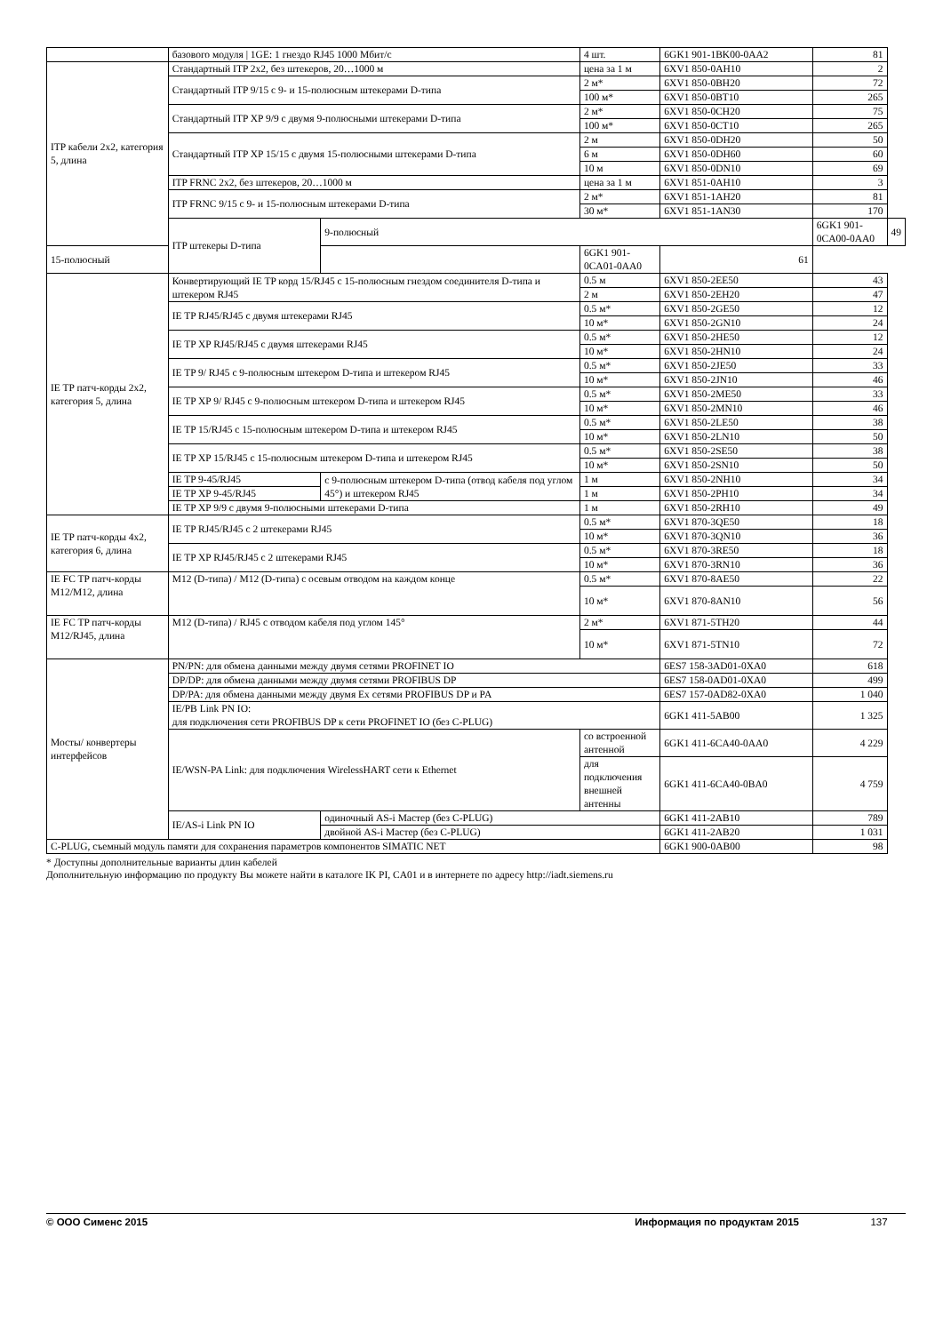| | базового модуля / 1GE: 1 гнездо RJ45 1000 Мбит/с | | 4 шт. | 6GK1 901-1BK00-0AA2 | 81 | |
| ITP кабели 2x2, категория 5, длина | Стандартный ITP 2x2, без штекеров, 20…1000 м | | цена за 1 м | 6XV1 850-0AH10 | 2 | |
| | Стандартный ITP 9/15 с 9- и 15-полюсным штекерами D-типа | | 2 м* | 6XV1 850-0BH20 | 72 | |
| | | | 100 м* | 6XV1 850-0BT10 | 265 | |
| | Стандартный ITP XP 9/9 с двумя 9-полюсными штекерами D-типа | | 2 м* | 6XV1 850-0CH20 | 75 | |
| | | | 100 м* | 6XV1 850-0CT10 | 265 | |
| | Стандартный ITP XP 15/15 с двумя 15-полюсными штекерами D-типа | | 2 м | 6XV1 850-0DH20 | 50 | |
| | | | 6 м | 6XV1 850-0DH60 | 60 | |
| | | | 10 м | 6XV1 850-0DN10 | 69 | |
| | ITP FRNC 2x2, без штекеров, 20…1000 м | | цена за 1 м | 6XV1 851-0AH10 | 3 | |
| | ITP FRNC 9/15 с 9- и 15-полюсным штекерами D-типа | | 2 м* | 6XV1 851-1AH20 | 81 | |
| | | | 30 м* | 6XV1 851-1AN30 | 170 | |
| | ITP штекеры D-типа | 9-полюсный | | | 6GK1 901-0CA00-0AA0 | 49 |
| 15-полюсный | | | 6GK1 901-0CA01-0AA0 | 61 | | |
| IE TP патч-корды 2x2, категория 5, длина | Конвертирующий IE TP корд 15/RJ45 с 15-полюсным гнездом соединителя D-типа и штекером RJ45 | | 0.5 м | 6XV1 850-2EE50 | 43 | |
| | | | 2 м | 6XV1 850-2EH20 | 47 | |
| | IE TP RJ45/RJ45 с двумя штекерами RJ45 | | 0.5 м* | 6XV1 850-2GE50 | 12 | |
| | | | 10 м* | 6XV1 850-2GN10 | 24 | |
| | IE TP XP RJ45/RJ45 с двумя штекерами RJ45 | | 0.5 м* | 6XV1 850-2HE50 | 12 | |
| | | | 10 м* | 6XV1 850-2HN10 | 24 | |
| | IE TP 9/ RJ45 с 9-полюсным штекером D-типа и штекером RJ45 | | 0.5 м* | 6XV1 850-2JE50 | 33 | |
| | | | 10 м* | 6XV1 850-2JN10 | 46 | |
| | IE TP XP 9/ RJ45 с 9-полюсным штекером D-типа и штекером RJ45 | | 0.5 м* | 6XV1 850-2ME50 | 33 | |
| | | | 10 м* | 6XV1 850-2MN10 | 46 | |
| | IE TP 15/RJ45 с 15-полюсным штекером D-типа и штекером RJ45 | | 0.5 м* | 6XV1 850-2LE50 | 38 | |
| | | | 10 м* | 6XV1 850-2LN10 | 50 | |
| | IE TP XP 15/RJ45 с 15-полюсным штекером D-типа и штекером RJ45 | | 0.5 м* | 6XV1 850-2SE50 | 38 | |
| | | | 10 м* | 6XV1 850-2SN10 | 50 | |
| | IE TP 9-45/RJ45 | с 9-полюсным штекером D-типа (отвод кабеля под углом 45°) и штекером RJ45 | 1 м | 6XV1 850-2NH10 | 34 | |
| | IE TP XP 9-45/RJ45 | | 1 м | 6XV1 850-2PH10 | 34 | |
| | IE TP XP 9/9 с двумя 9-полюсными штекерами D-типа | | 1 м | 6XV1 850-2RH10 | 49 | |
| IE TP патч-корды 4x2, категория 6, длина | IE TP RJ45/RJ45 с 2 штекерами RJ45 | | 0.5 м* | 6XV1 870-3QE50 | 18 | |
| | | | 10 м* | 6XV1 870-3QN10 | 36 | |
| | IE TP XP RJ45/RJ45 с 2 штекерами RJ45 | | 0.5 м* | 6XV1 870-3RE50 | 18 | |
| | | | 10 м* | 6XV1 870-3RN10 | 36 | |
| IE FC TP патч-корды M12/M12, длина | M12 (D-типа) / M12 (D-типа) с осевым отводом на каждом конце | | 0.5 м* | 6XV1 870-8AE50 | 22 | |
| | | | 10 м* | 6XV1 870-8AN10 | 56 | |
| IE FC TP патч-корды M12/RJ45, длина | M12 (D-типа) / RJ45 с отводом кабеля под углом 145° | | 2 м* | 6XV1 871-5TH20 | 44 | |
| | | | 10 м* | 6XV1 871-5TN10 | 72 | |
| Мосты/ конвертеры интерфейсов | PN/PN: для обмена данными между двумя сетями PROFINET IO | | | 6ES7 158-3AD01-0XA0 | 618 | |
| | DP/DP: для обмена данными между двумя сетями PROFIBUS DP | | | 6ES7 158-0AD01-0XA0 | 499 | |
| | DP/PA: для обмена данными между двумя Ex сетями PROFIBUS DP и PA | | | 6ES7 157-0AD82-0XA0 | 1 040 | |
| | IE/PB Link PN IO: для подключения сети PROFIBUS DP к сети PROFINET IO (без C-PLUG) | | | 6GK1 411-5AB00 | 1 325 | |
| | IE/WSN-PA Link: для подключения WirelessHART сети к Ethernet | | со встроенной антенной | 6GK1 411-6CA40-0AA0 | 4 229 | |
| | | | для подключения внешней антенны | 6GK1 411-6CA40-0BA0 | 4 759 | |
| | IE/AS-i Link PN IO | одиночный AS-i Мастер (без C-PLUG) | | 6GK1 411-2AB10 | 789 | |
| | | двойной AS-i Мастер (без C-PLUG) | | 6GK1 411-2AB20 | 1 031 | |
| C-PLUG, съемный модуль памяти для сохранения параметров компонентов SIMATIC NET | | | | 6GK1 900-0AB00 | 98 | |
* Доступны дополнительные варианты длин кабелей
Дополнительную информацию по продукту Вы можете найти в каталоге IK PI, CA01 и в интернете по адресу http://iadt.siemens.ru
© ООО Сименс 2015 Информация по продуктам 2015 137